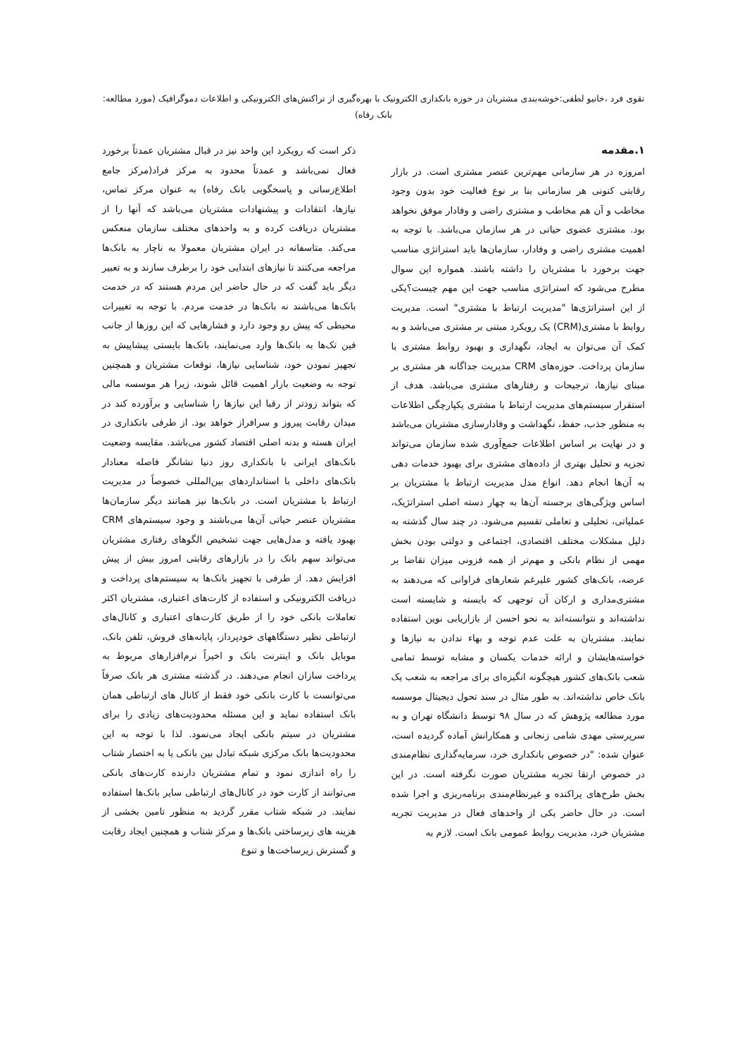تقوی فرد ،خانیو لطفی:خوشه‌بندی مشتریان در حوزه بانکداری الکترونیک با بهره‌گیری از تراکنش‌های الکترونیکی و اطلاعات دموگرافیک (مورد مطالعه: بانک رفاه)
۱.مقدمه
امروزه در هر سازمانی مهم‌ترین عنصر مشتری است. در بازار رقابتی کنونی هر سازمانی بنا بر نوع فعالیت خود بدون وجود مخاطب و آن هم مخاطب و مشتری راضی و وفادار موفق نخواهد بود. مشتری عضوی حیاتی در هر سازمان می‌باشد. با توجه به اهمیت مشتری راضی و وفادار، سازمان‌ها باید استراتژی مناسب جهت برخورد با مشتریان را داشته باشند. همواره این سوال مطرح می‌شود که استراتژی مناسب جهت این مهم چیست؟یکی از این استراتژی‌ها "مدیریت ارتباط با مشتری" است. مدیریت روابط با مشتری(CRM) یک رویکرد مبتنی بر مشتری می‌باشد و به کمک آن می‌توان به ایجاد، نگهداری و بهبود روابط مشتری با سازمان پرداخت. حوزه‌های CRM مدیریت جداگانه هر مشتری بر مبنای نیازها، ترجیحات و رفتارهای مشتری می‌باشد. هدف از استقرار سیستم‌های مدیریت ارتباط با مشتری یکپارچگی اطلاعات به منظور جذب، حفظ، نگهداشت و وفادارسازی مشتریان می‌باشد و در نهایت بر اساس اطلاعات جمع‌آوری شده سازمان می‌تواند تجزیه و تحلیل بهتری از داده‌های مشتری برای بهبود خدمات دهی به آن‌ها انجام دهد. انواع مدل مدیریت ارتباط با مشتریان بر اساس ویژگی‌های برجسته آن‌ها به چهار دسته اصلی استراتژیک، عملیاتی، تحلیلی و تعاملی تقسیم می‌شود. در چند سال گذشته به دلیل مشکلات مختلف اقتصادی، اجتماعی و دولتی بودن بخش مهمی از نظام بانکی و مهم‌تر از همه فزونی میزان تقاضا بر عرضه، بانک‌های کشور علیرغم شعارهای فراوانی که می‌دهند به مشتری‌مداری و ارکان آن توجهی که بایسته و شایسته است نداشته‌اند و نتوانسته‌اند به نحو احسن از بازاریابی نوین استفاده نمایند. مشتریان به علت عدم توجه و بهاء ندادن به نیازها و خواسته‌هایشان و ارائه خدمات یکسان و مشابه توسط تمامی شعب بانک‌های کشور هیچگونه انگیزه‌ای برای مراجعه به شعب یک بانک خاص نداشته‌اند. به طور مثال در سند تحول دیجیتال موسسه مورد مطالعه پژوهش که در سال ۹۸ توسط دانشگاه تهران و به سرپرستی مهدی شامی زنجانی و همکارانش آماده گردیده است، عنوان شده: "در خصوص بانکداری خرد، سرمایه‌گذاری نظام‌مندی در خصوص ارتقا تجربه مشتریان صورت نگرفته است. در این بخش طرح‌های پراکنده و غیرنظام‌مندی برنامه‌ریزی و اجرا شده است. در حال حاضر یکی از واحدهای فعال در مدیریت تجربه مشتریان خرد، مدیریت روابط عمومی بانک است. لازم به
ذکر است که رویکرد این واحد نیز در قبال مشتریان عمدتاً برخورد فعال نمی‌باشد و عمدتاً محدود به مرکز فراد(مرکز جامع اطلاع‌رسانی و پاسخگویی بانک رفاه) به عنوان مرکز تماس، نیازها، انتقادات و پیشنهادات مشتریان می‌باشد که آنها را از مشتریان دریافت کرده و به واحدهای مختلف سازمان منعکس می‌کند. متاسفانه در ایران مشتریان معمولا به ناچار به بانک‌ها مراجعه می‌کنند تا نیازهای ابتدایی خود را برطرف سازند و به تعبیر دیگر باید گفت که در حال حاضر این مردم هستند که در خدمت بانک‌ها می‌باشند نه بانک‌ها در خدمت مردم. با توجه به تغییرات محیطی که پیش رو وجود دارد و فشارهایی که این روزها از جانب فین تک‌ها به بانک‌ها وارد می‌نمایند، بانک‌ها بایستی پیشاپیش به تجهیز نمودن خود، شناسایی نیازها، توقعات مشتریان و همچنین توجه به وضعیت بازار اهمیت قائل شوند، زیرا هر موسسه مالی که بتواند زودتر از رقبا این نیازها را شناسایی و برآورده کند در میدان رقابت پیروز و سرافراز خواهد بود. از طرفی بانکداری در ایران هسته و بدنه اصلی اقتصاد کشور می‌باشد. مقایسه وضعیت بانک‌های ایرانی با بانکداری روز دنیا نشانگر فاصله معنادار بانک‌های داخلی با استانداردهای بین‌المللی خصوصاً در مدیریت ارتباط با مشتریان است. در بانک‌ها نیز همانند دیگر سازمان‌ها مشتریان عنصر حیاتی آن‌ها می‌باشند و وجود سیستم‌های CRM بهبود یافته و مدل‌هایی جهت تشخیص الگوهای رفتاری مشتریان می‌تواند سهم بانک را در بازارهای رقابتی امروز بیش از پیش افزایش دهد. از طرفی با تجهیز بانک‌ها به سیستم‌های پرداخت و دریافت الکترونیکی و استفاده از کارت‌های اعتباری، مشتریان اکثر تعاملات بانکی خود را از طریق کارت‌های اعتباری و کانال‌های ارتباطی نظیر دستگاههای خودپرداز، پایانه‌های فروش، تلفن بانک، موبایل بانک و اینترنت بانک و اخیراً نرم‌افزارهای مربوط به پرداخت سازان انجام می‌دهند. در گذشته مشتری هر بانک صرفاً می‌توانست با کارت بانکی خود فقط از کانال های ارتباطی همان بانک استفاده نماید و این مسئله محدودیت‌های زیادی را برای مشتریان در سیتم بانکی ایجاد می‌نمود. لذا با توجه به این محدودیت‌ها بانک مرکزی شبکه تبادل بین بانکی یا به اختصار شتاب را راه اندازی نمود و تمام مشتریان دارنده کارت‌های بانکی می‌توانند از کارت خود در کانال‌های ارتباطی سایر بانک‌ها استفاده نمایند. در شبکه شتاب مقرر گردید به منظور تامین بخشی از هزینه های زیرساختی بانک‌ها و مرکز شتاب و همچنین ایجاد رقابت و گسترش زیرساخت‌ها و تنوع